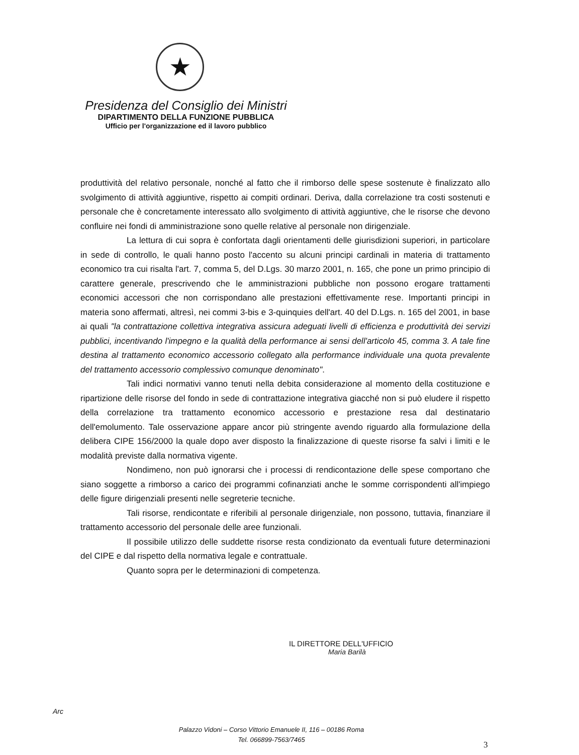★
Presidenza del Consiglio dei Ministri
DIPARTIMENTO DELLA FUNZIONE PUBBLICA
Ufficio per l'organizzazione ed il lavoro pubblico
produttività del relativo personale, nonché al fatto che il rimborso delle spese sostenute è finalizzato allo svolgimento di attività aggiuntive, rispetto ai compiti ordinari. Deriva, dalla correlazione tra costi sostenuti e personale che è concretamente interessato allo svolgimento di attività aggiuntive, che le risorse che devono confluire nei fondi di amministrazione sono quelle relative al personale non dirigenziale.
La lettura di cui sopra è confortata dagli orientamenti delle giurisdizioni superiori, in particolare in sede di controllo, le quali hanno posto l'accento su alcuni principi cardinali in materia di trattamento economico tra cui risalta l'art. 7, comma 5, del D.Lgs. 30 marzo 2001, n. 165, che pone un primo principio di carattere generale, prescrivendo che le amministrazioni pubbliche non possono erogare trattamenti economici accessori che non corrispondano alle prestazioni effettivamente rese. Importanti principi in materia sono affermati, altresì, nei commi 3-bis e 3-quinquies dell'art. 40 del D.Lgs. n. 165 del 2001, in base ai quali "la contrattazione collettiva integrativa assicura adeguati livelli di efficienza e produttività dei servizi pubblici, incentivando l'impegno e la qualità della performance ai sensi dell'articolo 45, comma 3. A tale fine destina al trattamento economico accessorio collegato alla performance individuale una quota prevalente del trattamento accessorio complessivo comunque denominato".
Tali indici normativi vanno tenuti nella debita considerazione al momento della costituzione e ripartizione delle risorse del fondo in sede di contrattazione integrativa giacché non si può eludere il rispetto della correlazione tra trattamento economico accessorio e prestazione resa dal destinatario dell'emolumento. Tale osservazione appare ancor più stringente avendo riguardo alla formulazione della delibera CIPE 156/2000 la quale dopo aver disposto la finalizzazione di queste risorse fa salvi i limiti e le modalità previste dalla normativa vigente.
Nondimeno, non può ignorarsi che i processi di rendicontazione delle spese comportano che siano soggette a rimborso a carico dei programmi cofinanziati anche le somme corrispondenti all'impiego delle figure dirigenziali presenti nelle segreterie tecniche.
Tali risorse, rendicontate e riferibili al personale dirigenziale, non possono, tuttavia, finanziare il trattamento accessorio del personale delle aree funzionali.
Il possibile utilizzo delle suddette risorse resta condizionato da eventuali future determinazioni del CIPE e dal rispetto della normativa legale e contrattuale.
Quanto sopra per le determinazioni di competenza.
IL DIRETTORE DELL'UFFICIO
Maria Barilà
Arc
Palazzo Vidoni – Corso Vittorio Emanuele II, 116 – 00186 Roma
Tel. 066899-7563/7465
3